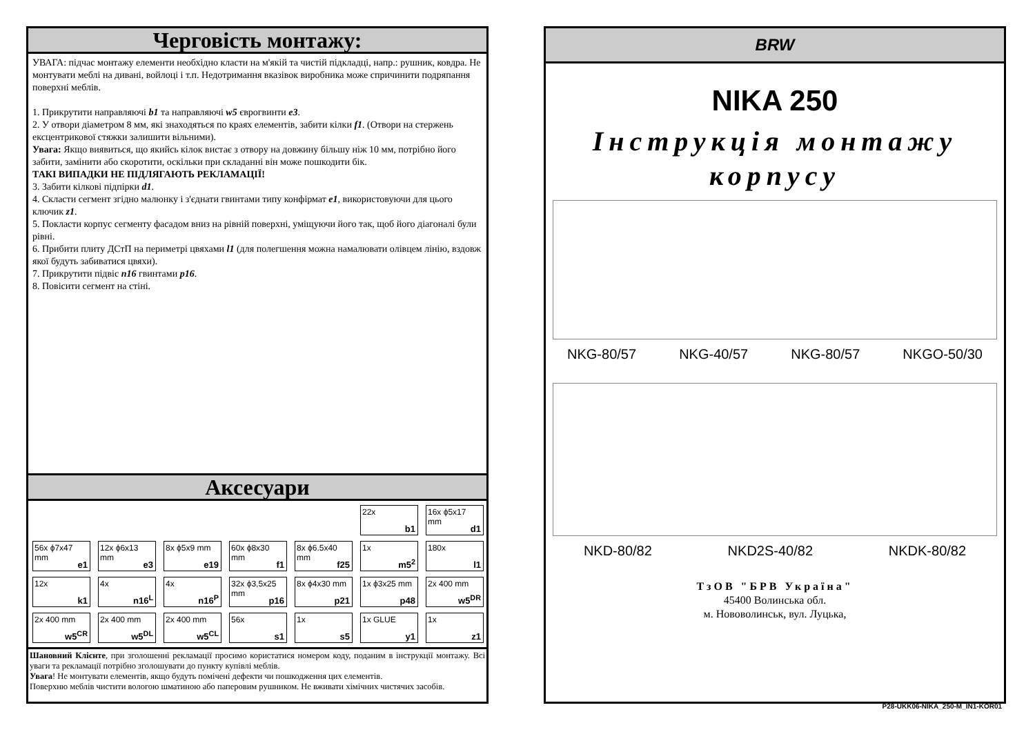Черговість монтажу:
УВАГА: підчас монтажу елементи необхідно класти на м'якій та чистій підкладці, напр.: рушник, ковдра. Не монтувати меблі на дивані, войлоці і т.п. Недотримання вказівок виробника може спричинити подряпання поверхні меблів.
1. Прикрутити направляючі b1 та направляючі w5 єврогвинти e3.
2. У отвори діаметром 8 мм, які знаходяться по краях елементів, забити кілки f1. (Отвори на стержень ексцентрикової стяжки залишити вільними).
Увага: Якщо виявиться, що якийсь кілок вистає з отвору на довжину більшу ніж 10 мм, потрібно його забити, замінити або скоротити, оскільки при складанні він може пошкодити бік.
ТАКІ ВИПАДКИ НЕ ПІДЛЯГАЮТЬ РЕКЛАМАЦІЇ!
3. Забити кілкові підпірки d1.
4. Скласти сегмент згідно малюнку і з'єднати гвинтами типу конфірмат e1, використовуючи для цього ключик z1.
5. Покласти корпус сегменту фасадом вниз на рівній поверхні, уміщуючи його так, щоб його діагоналі були рівні.
6. Прибити плиту ДСтП на периметрі цвяхами l1 (для полегшення можна намалювати олівцем лінію, вздовж якої будуть забиватися цвяхи).
7. Прикрутити підвіс n16 гвинтами p16.
8. Повісити сегмент на стіні.
Аксесуари
22x
b1
16x ϕ5x17 mm
d1
56x ϕ7x47 mm
e1
12x ϕ6x13 mm
e3
8x ϕ5x9 mm
e19
60x ϕ8x30 mm
f1
8x ϕ6.5x40 mm
f25
1x
m5<sup>2</sup>
180x
l1
12x
k1
4x
n16<sup>L</sup>
4x
n16<sup>P</sup>
32x ϕ3,5x25 mm
p16
8x ϕ4x30 mm
p21
1x ϕ3x25 mm
p48
2x 400 mm
w5<sup>DR</sup>
2x 400 mm
w5<sup>CR</sup>
2x 400 mm
w5<sup>DL</sup>
2x 400 mm
w5<sup>CL</sup>
56x
s1
1x
s5
1x GLUE
y1
1x
z1
Шановний Клієнте, при зголошенні рекламації просимо користатися номером коду, поданим в інструкції монтажу. Всі уваги та рекламації потрібно зголошувати до пункту купівлі меблів.
Увага! Не монтувати елементів, якщо будуть помічені дефекти чи пошкодження цих елементів.
Поверхню меблів чистити вологою шматиною або паперовим рушником. Не вживати хімічних чистячих засобів.
BRW
NIKA 250
Інструкція монтажу
корпусу
NKG-80/57 NKG-40/57 NKG-80/57 NKGO-50/30
NKD-80/82 NKD2S-40/82 NKDK-80/82
ТзОВ "БРВ Україна"
45400 Волинська обл.
м. Нововолинськ, вул. Луцька,
P28-UKK06-NIKA_250-M_IN1-KOR01